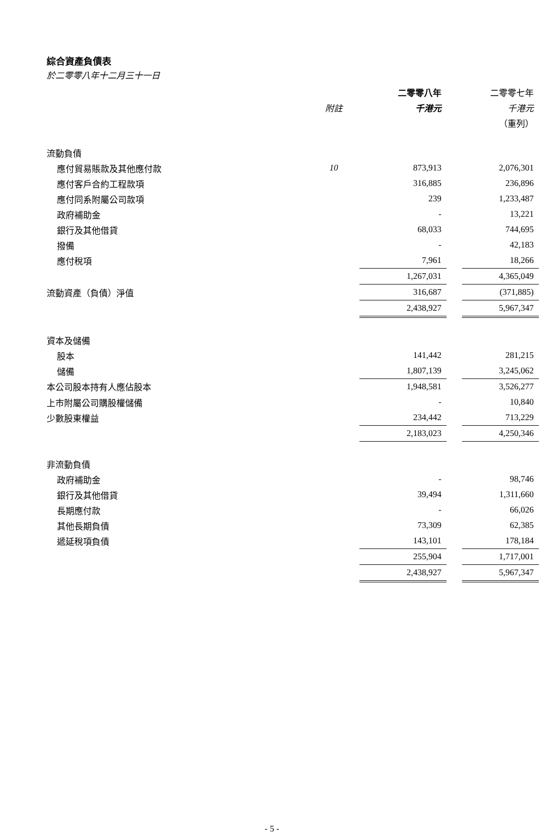綜合資產負債表
於二零零八年十二月三十一日
| | | 二零零八年 | | 二零零七年 |
| --- | --- | --- | --- | --- |
| | 附註 | 千港元 | | 千港元 |
| | | | | （重列） |
| 流動負債 | | | | |
| 應付貿易賬款及其他應付款 | 10 | 873,913 | | 2,076,301 |
| 應付客戶合約工程款項 | | 316,885 | | 236,896 |
| 應付同系附屬公司款項 | | 239 | | 1,233,487 |
| 政府補助金 | | - | | 13,221 |
| 銀行及其他借貸 | | 68,033 | | 744,695 |
| 撥備 | | - | | 42,183 |
| 應付稅項 | | 7,961 | | 18,266 |
| | | 1,267,031 | | 4,365,049 |
| 流動資產（負債）淨值 | | 316,687 | | (371,885) |
| | | 2,438,927 | | 5,967,347 |
| 資本及儲備 | | | | |
| 股本 | | 141,442 | | 281,215 |
| 儲備 | | 1,807,139 | | 3,245,062 |
| 本公司股本持有人應佔股本 | | 1,948,581 | | 3,526,277 |
| 上市附屬公司購股權儲備 | | - | | 10,840 |
| 少數股東權益 | | 234,442 | | 713,229 |
| | | 2,183,023 | | 4,250,346 |
| 非流動負債 | | | | |
| 政府補助金 | | - | | 98,746 |
| 銀行及其他借貸 | | 39,494 | | 1,311,660 |
| 長期應付款 | | - | | 66,026 |
| 其他長期負債 | | 73,309 | | 62,385 |
| 遞延稅項負債 | | 143,101 | | 178,184 |
| | | 255,904 | | 1,717,001 |
| | | 2,438,927 | | 5,967,347 |
- 5 -